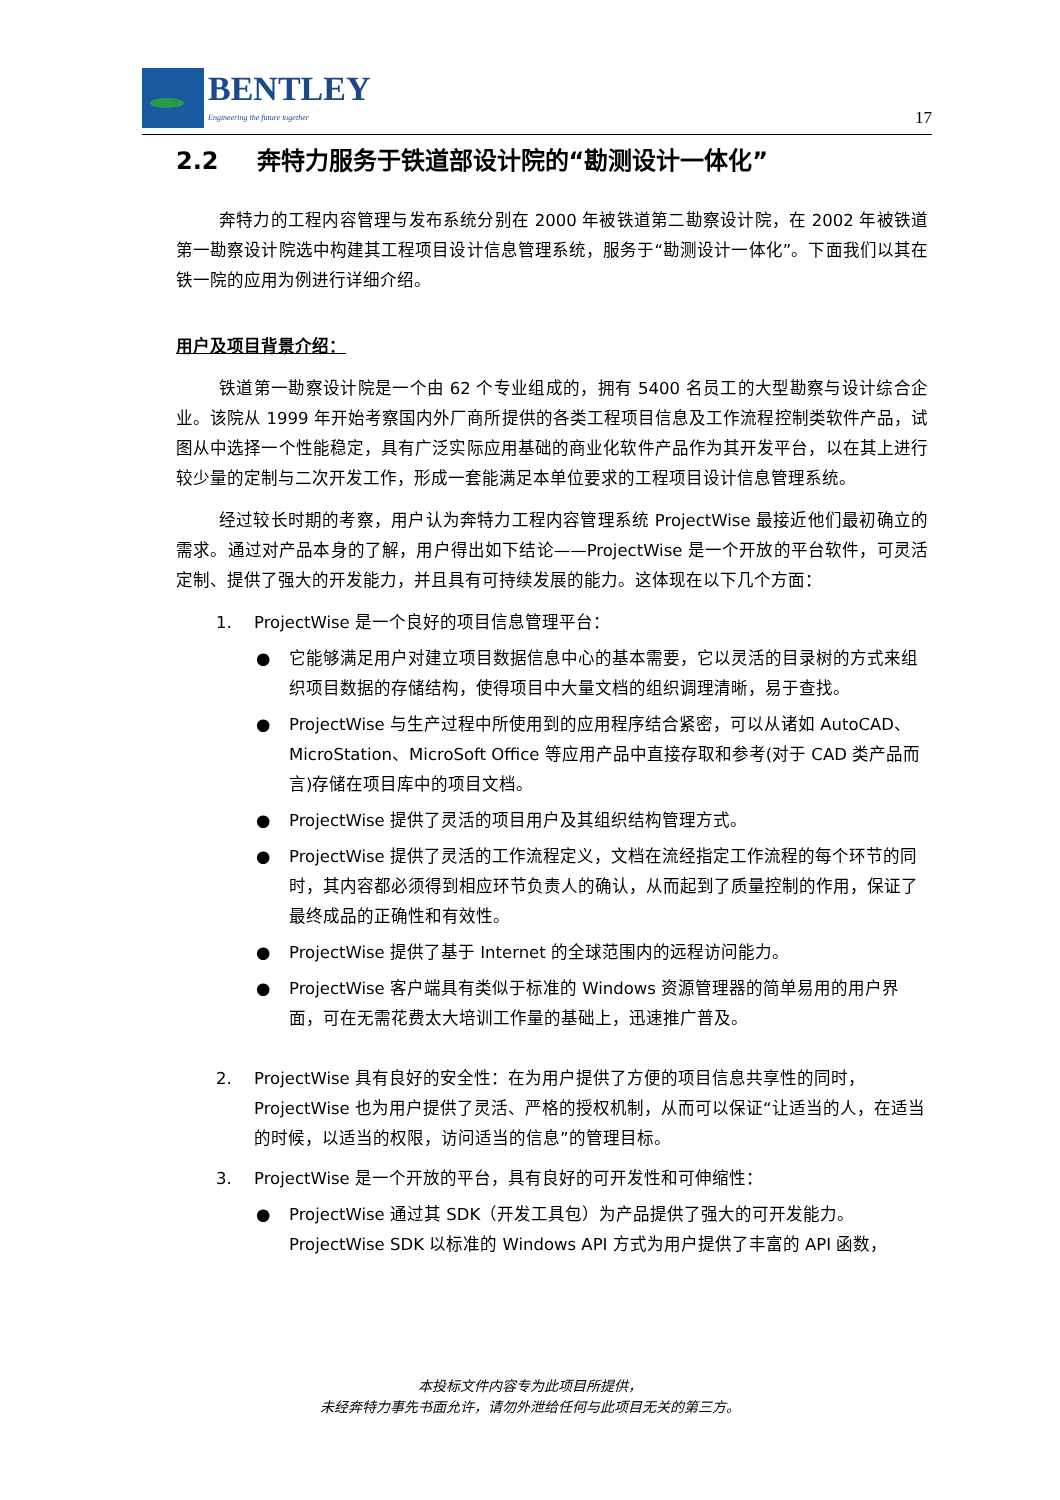BENTLEY
Engineering the future together
17
2.2 奔特力服务于铁道部设计院的“勘测设计一体化”
奔特力的工程内容管理与发布系统分别在 2000 年被铁道第二勘察设计院，在 2002 年被铁道第一勘察设计院选中构建其工程项目设计信息管理系统，服务于“勘测设计一体化”。下面我们以其在铁一院的应用为例进行详细介绍。
用户及项目背景介绍：
铁道第一勘察设计院是一个由 62 个专业组成的，拥有 5400 名员工的大型勘察与设计综合企业。该院从 1999 年开始考察国内外厂商所提供的各类工程项目信息及工作流程控制类软件产品，试图从中选择一个性能稳定，具有广泛实际应用基础的商业化软件产品作为其开发平台，以在其上进行较少量的定制与二次开发工作，形成一套能满足本单位要求的工程项目设计信息管理系统。
经过较长时期的考察，用户认为奔特力工程内容管理系统 ProjectWise 最接近他们最初确立的需求。通过对产品本身的了解，用户得出如下结论——ProjectWise 是一个开放的平台软件，可灵活定制、提供了强大的开发能力，并且具有可持续发展的能力。这体现在以下几个方面：
1. ProjectWise 是一个良好的项目信息管理平台：
● 它能够满足用户对建立项目数据信息中心的基本需要，它以灵活的目录树的方式来组织项目数据的存储结构，使得项目中大量文档的组织调理清晰，易于查找。
● ProjectWise 与生产过程中所使用到的应用程序结合紧密，可以从诸如 AutoCAD、MicroStation、MicroSoft Office 等应用产品中直接存取和参考(对于 CAD 类产品而言)存储在项目库中的项目文档。
● ProjectWise 提供了灵活的项目用户及其组织结构管理方式。
● ProjectWise 提供了灵活的工作流程定义，文档在流经指定工作流程的每个环节的同时，其内容都必须得到相应环节负责人的确认，从而起到了质量控制的作用，保证了最终成品的正确性和有效性。
● ProjectWise 提供了基于 Internet 的全球范围内的远程访问能力。
● ProjectWise 客户端具有类似于标准的 Windows 资源管理器的简单易用的用户界面，可在无需花费太大培训工作量的基础上，迅速推广普及。
2. ProjectWise 具有良好的安全性：在为用户提供了方便的项目信息共享性的同时，ProjectWise 也为用户提供了灵活、严格的授权机制，从而可以保证“让适当的人，在适当的时候，以适当的权限，访问适当的信息”的管理目标。
3. ProjectWise 是一个开放的平台，具有良好的可开发性和可伸缩性：
● ProjectWise 通过其 SDK（开发工具包）为产品提供了强大的可开发能力。ProjectWise SDK 以标准的 Windows API 方式为用户提供了丰富的 API 函数，
本投标文件内容专为此项目所提供，
未经奔特力事先书面允许，请勿外泄给任何与此项目无关的第三方。